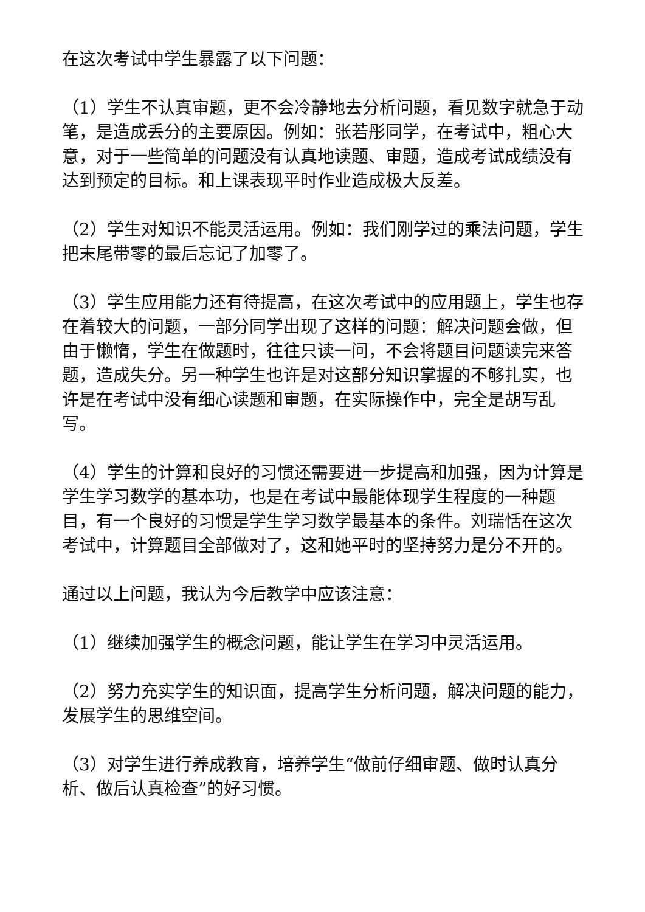在这次考试中学生暴露了以下问题：
（1）学生不认真审题，更不会冷静地去分析问题，看见数字就急于动笔，是造成丢分的主要原因。例如：张若彤同学，在考试中，粗心大意，对于一些简单的问题没有认真地读题、审题，造成考试成绩没有达到预定的目标。和上课表现平时作业造成极大反差。
（2）学生对知识不能灵活运用。例如：我们刚学过的乘法问题，学生把末尾带零的最后忘记了加零了。
（3）学生应用能力还有待提高，在这次考试中的应用题上，学生也存在着较大的问题，一部分同学出现了这样的问题：解决问题会做，但由于懒惰，学生在做题时，往往只读一问，不会将题目问题读完来答题，造成失分。另一种学生也许是对这部分知识掌握的不够扎实，也许是在考试中没有细心读题和审题，在实际操作中，完全是胡写乱写。
（4）学生的计算和良好的习惯还需要进一步提高和加强，因为计算是学生学习数学的基本功，也是在考试中最能体现学生程度的一种题目，有一个良好的习惯是学生学习数学最基本的条件。刘瑞恬在这次考试中，计算题目全部做对了，这和她平时的坚持努力是分不开的。
通过以上问题，我认为今后教学中应该注意：
（1）继续加强学生的概念问题，能让学生在学习中灵活运用。
（2）努力充实学生的知识面，提高学生分析问题，解决问题的能力，发展学生的思维空间。
（3）对学生进行养成教育，培养学生“做前仔细审题、做时认真分析、做后认真检查”的好习惯。